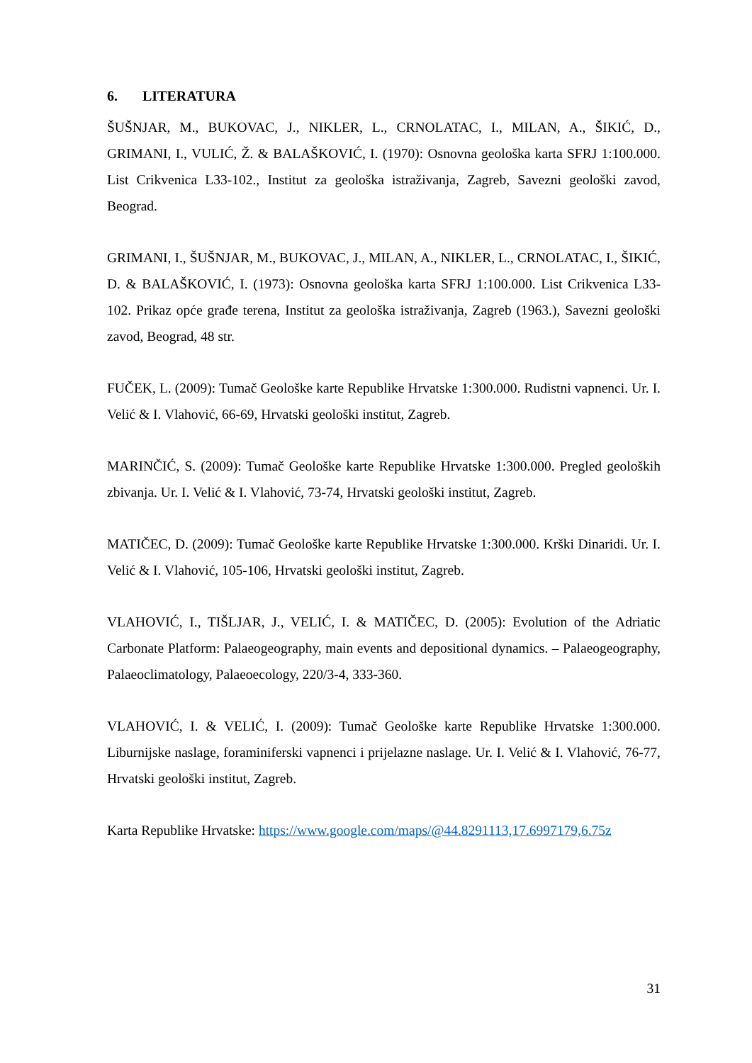6. LITERATURA
ŠUŠNJAR, M., BUKOVAC, J., NIKLER, L., CRNOLATAC, I., MILAN, A., ŠIKIĆ, D., GRIMANI, I., VULIĆ, Ž. & BALAŠKOVIĆ, I. (1970): Osnovna geološka karta SFRJ 1:100.000. List Crikvenica L33-102., Institut za geološka istraživanja, Zagreb, Savezni geološki zavod, Beograd.
GRIMANI, I., ŠUŠNJAR, M., BUKOVAC, J., MILAN, A., NIKLER, L., CRNOLATAC, I., ŠIKIĆ, D. & BALAŠKOVIĆ, I. (1973): Osnovna geološka karta SFRJ 1:100.000. List Crikvenica L33-102. Prikaz opće građe terena, Institut za geološka istraživanja, Zagreb (1963.), Savezni geološki zavod, Beograd, 48 str.
FUČEK, L. (2009): Tumač Geološke karte Republike Hrvatske 1:300.000. Rudistni vapnenci. Ur. I. Velić & I. Vlahović, 66-69, Hrvatski geološki institut, Zagreb.
MARINČIĆ, S. (2009): Tumač Geološke karte Republike Hrvatske 1:300.000. Pregled geoloških zbivanja. Ur. I. Velić & I. Vlahović, 73-74, Hrvatski geološki institut, Zagreb.
MATIČEC, D. (2009): Tumač Geološke karte Republike Hrvatske 1:300.000. Krški Dinaridi. Ur. I. Velić & I. Vlahović, 105-106, Hrvatski geološki institut, Zagreb.
VLAHOVIĆ, I., TIŠLJAR, J., VELIĆ, I. & MATIČEC, D. (2005): Evolution of the Adriatic Carbonate Platform: Palaeogeography, main events and depositional dynamics. – Palaeogeography, Palaeoclimatology, Palaeoecology, 220/3-4, 333-360.
VLAHOVIĆ, I. & VELIĆ, I. (2009): Tumač Geološke karte Republike Hrvatske 1:300.000. Liburnijske naslage, foraminiferski vapnenci i prijelazne naslage. Ur. I. Velić & I. Vlahović, 76-77, Hrvatski geološki institut, Zagreb.
Karta Republike Hrvatske: https://www.google.com/maps/@44.8291113,17.6997179,6.75z
31